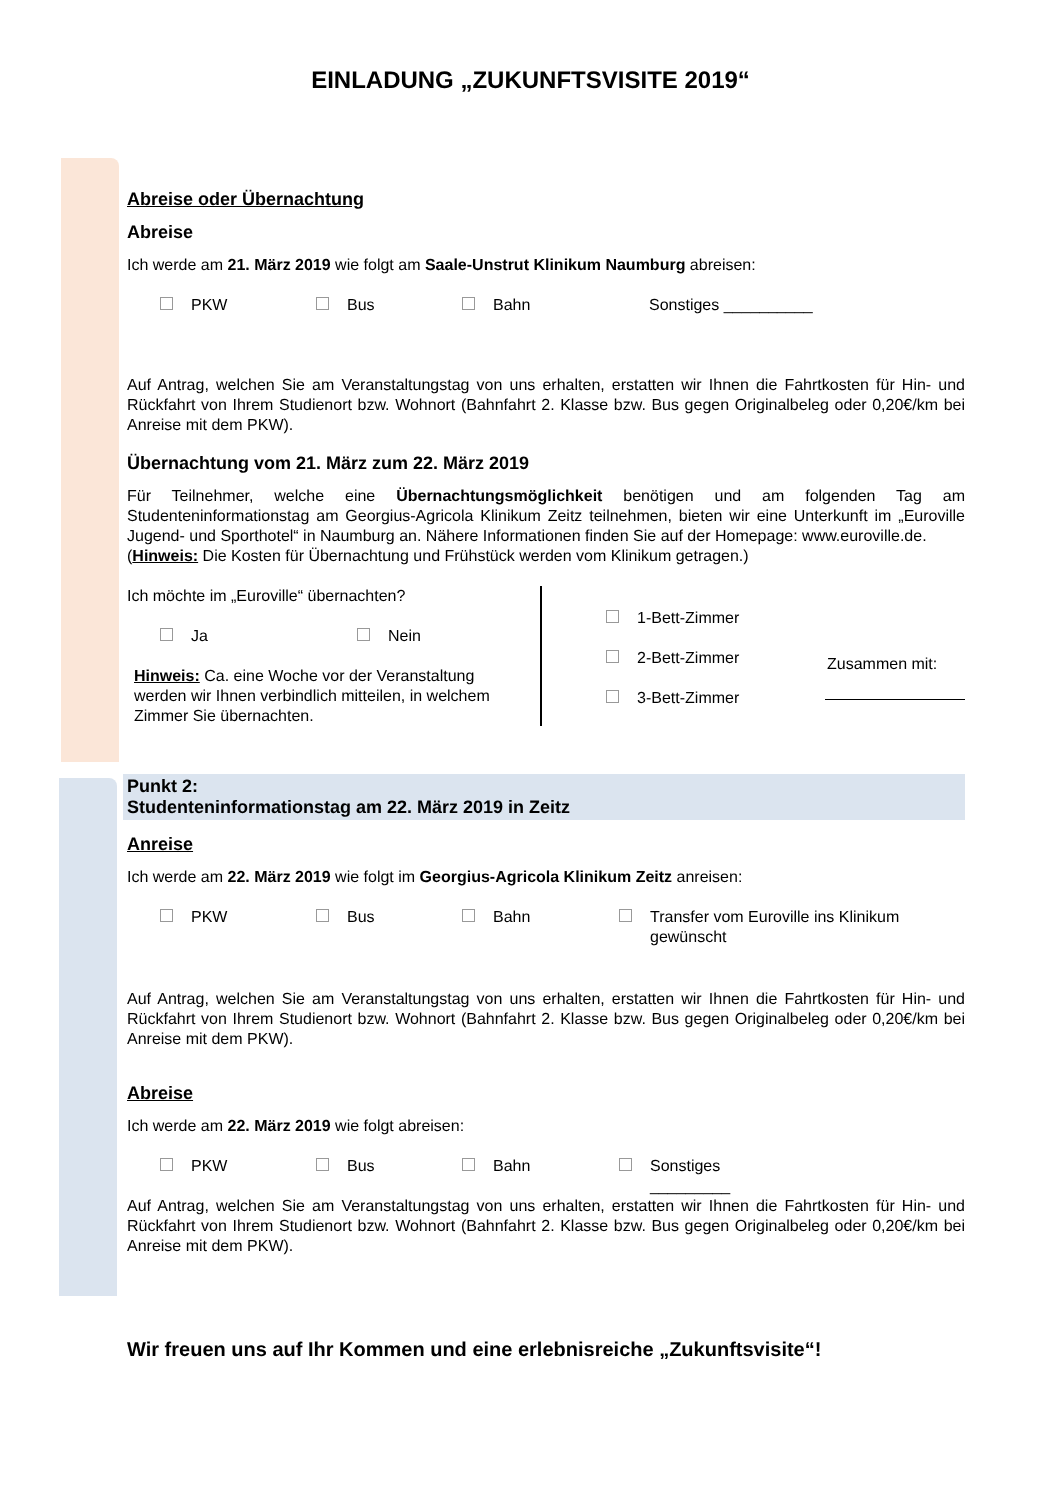EINLADUNG „ZUKUNFTSVISITE 2019“
Abreise oder Übernachtung
Abreise
Ich werde am 21. März 2019 wie folgt am Saale-Unstrut Klinikum Naumburg abreisen:
PKW Bus Bahn Sonstiges __________
Auf Antrag, welchen Sie am Veranstaltungstag von uns erhalten, erstatten wir Ihnen die Fahrtkosten für Hin- und Rückfahrt von Ihrem Studienort bzw. Wohnort (Bahnfahrt 2. Klasse bzw. Bus gegen Originalbeleg oder 0,20€/km bei Anreise mit dem PKW).
Übernachtung vom 21. März zum 22. März 2019
Für Teilnehmer, welche eine Übernachtungsmöglichkeit benötigen und am folgenden Tag am Studenteninformationstag am Georgius-Agricola Klinikum Zeitz teilnehmen, bieten wir eine Unterkunft im „Euroville Jugend- und Sporthotel“ in Naumburg an. Nähere Informationen finden Sie auf der Homepage: www.euroville.de.
(Hinweis: Die Kosten für Übernachtung und Frühstück werden vom Klinikum getragen.)
Ich möchte im „Euroville“ übernachten?
Ja Nein
Hinweis: Ca. eine Woche vor der Veranstaltung werden wir Ihnen verbindlich mitteilen, in welchem Zimmer Sie übernachten.
1-Bett-Zimmer
2-Bett-Zimmer
3-Bett-Zimmer
Zusammen mit:
Punkt 2:
Studenteninformationstag am 22. März 2019 in Zeitz
Anreise
Ich werde am 22. März 2019 wie folgt im Georgius-Agricola Klinikum Zeitz anreisen:
PKW Bus Bahn Transfer vom Euroville ins Klinikum gewünscht
Auf Antrag, welchen Sie am Veranstaltungstag von uns erhalten, erstatten wir Ihnen die Fahrtkosten für Hin- und Rückfahrt von Ihrem Studienort bzw. Wohnort (Bahnfahrt 2. Klasse bzw. Bus gegen Originalbeleg oder 0,20€/km bei Anreise mit dem PKW).
Abreise
Ich werde am 22. März 2019 wie folgt abreisen:
PKW Bus Bahn Sonstiges
_________
Auf Antrag, welchen Sie am Veranstaltungstag von uns erhalten, erstatten wir Ihnen die Fahrtkosten für Hin- und Rückfahrt von Ihrem Studienort bzw. Wohnort (Bahnfahrt 2. Klasse bzw. Bus gegen Originalbeleg oder 0,20€/km bei Anreise mit dem PKW).
Wir freuen uns auf Ihr Kommen und eine erlebnisreiche „Zukunftsvisite“!